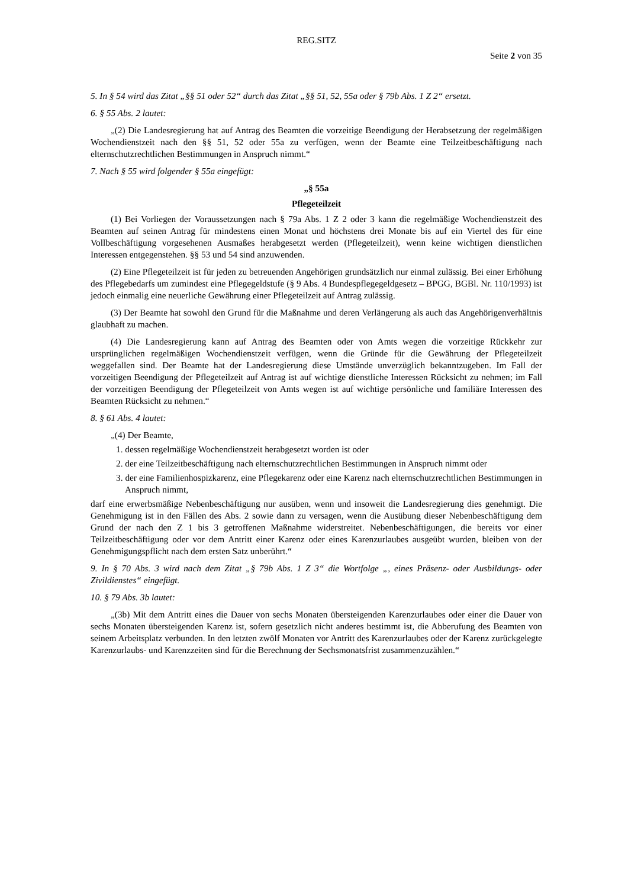REG.SITZ
Seite 2 von 35
5. In § 54 wird das Zitat „§§ 51 oder 52“ durch das Zitat „§§ 51, 52, 55a oder § 79b Abs. 1 Z 2“ ersetzt.
6. § 55 Abs. 2 lautet:
„(2) Die Landesregierung hat auf Antrag des Beamten die vorzeitige Beendigung der Herabsetzung der regelmäßigen Wochendienstzeit nach den §§ 51, 52 oder 55a zu verfügen, wenn der Beamte eine Teilzeitbeschäftigung nach elternschutzrechtlichen Bestimmungen in Anspruch nimmt.“
7. Nach § 55 wird folgender § 55a eingefügt:
„§ 55a
Pflegeteilzeit
(1) Bei Vorliegen der Voraussetzungen nach § 79a Abs. 1 Z 2 oder 3 kann die regelmäßige Wochendienstzeit des Beamten auf seinen Antrag für mindestens einen Monat und höchstens drei Monate bis auf ein Viertel des für eine Vollbeschäftigung vorgesehenen Ausmaßes herabgesetzt werden (Pflegeteilzeit), wenn keine wichtigen dienstlichen Interessen entgegenstehen. §§ 53 und 54 sind anzuwenden.
(2) Eine Pflegeteilzeit ist für jeden zu betreuenden Angehörigen grundsätzlich nur einmal zulässig. Bei einer Erhöhung des Pflegebedarfs um zumindest eine Pflegegeldstufe (§ 9 Abs. 4 Bundespflegegeldgesetz – BPGG, BGBl. Nr. 110/1993) ist jedoch einmalig eine neuerliche Gewährung einer Pflegeteilzeit auf Antrag zulässig.
(3) Der Beamte hat sowohl den Grund für die Maßnahme und deren Verlängerung als auch das Angehörigenverhältnis glaubhaft zu machen.
(4) Die Landesregierung kann auf Antrag des Beamten oder von Amts wegen die vorzeitige Rückkehr zur ursprünglichen regelmäßigen Wochendienstzeit verfügen, wenn die Gründe für die Gewährung der Pflegeteilzeit weggefallen sind. Der Beamte hat der Landesregierung diese Umstände unverzüglich bekanntzugeben. Im Fall der vorzeitigen Beendigung der Pflegeteilzeit auf Antrag ist auf wichtige dienstliche Interessen Rücksicht zu nehmen; im Fall der vorzeitigen Beendigung der Pflegeteilzeit von Amts wegen ist auf wichtige persönliche und familiäre Interessen des Beamten Rücksicht zu nehmen.“
8. § 61 Abs. 4 lautet:
„(4) Der Beamte,
1. dessen regelmäßige Wochendienstzeit herabgesetzt worden ist oder
2. der eine Teilzeitbeschäftigung nach elternschutzrechtlichen Bestimmungen in Anspruch nimmt oder
3. der eine Familienhospizkarenz, eine Pflegekarenz oder eine Karenz nach elternschutzrechtlichen Bestimmungen in Anspruch nimmt,
darf eine erwerbsmäßige Nebenbeschäftigung nur ausüben, wenn und insoweit die Landesregierung dies genehmigt. Die Genehmigung ist in den Fällen des Abs. 2 sowie dann zu versagen, wenn die Ausübung dieser Nebenbeschäftigung dem Grund der nach den Z 1 bis 3 getroffenen Maßnahme widerstreitet. Nebenbeschäftigungen, die bereits vor einer Teilzeitbeschäftigung oder vor dem Antritt einer Karenz oder eines Karenzurlaubes ausgeübt wurden, bleiben von der Genehmigungspflicht nach dem ersten Satz unberührt.“
9. In § 70 Abs. 3 wird nach dem Zitat „§ 79b Abs. 1 Z 3“ die Wortfolge „, eines Präsenz- oder Ausbildungs- oder Zivildienstes“ eingefügt.
10. § 79 Abs. 3b lautet:
„(3b) Mit dem Antritt eines die Dauer von sechs Monaten übersteigenden Karenzurlaubes oder einer die Dauer von sechs Monaten übersteigenden Karenz ist, sofern gesetzlich nicht anderes bestimmt ist, die Abberufung des Beamten von seinem Arbeitsplatz verbunden. In den letzten zwölf Monaten vor Antritt des Karenzurlaubes oder der Karenz zurückgelegte Karenzurlaubs- und Karenzzeiten sind für die Berechnung der Sechsmonatsfrist zusammenzuzählen.“